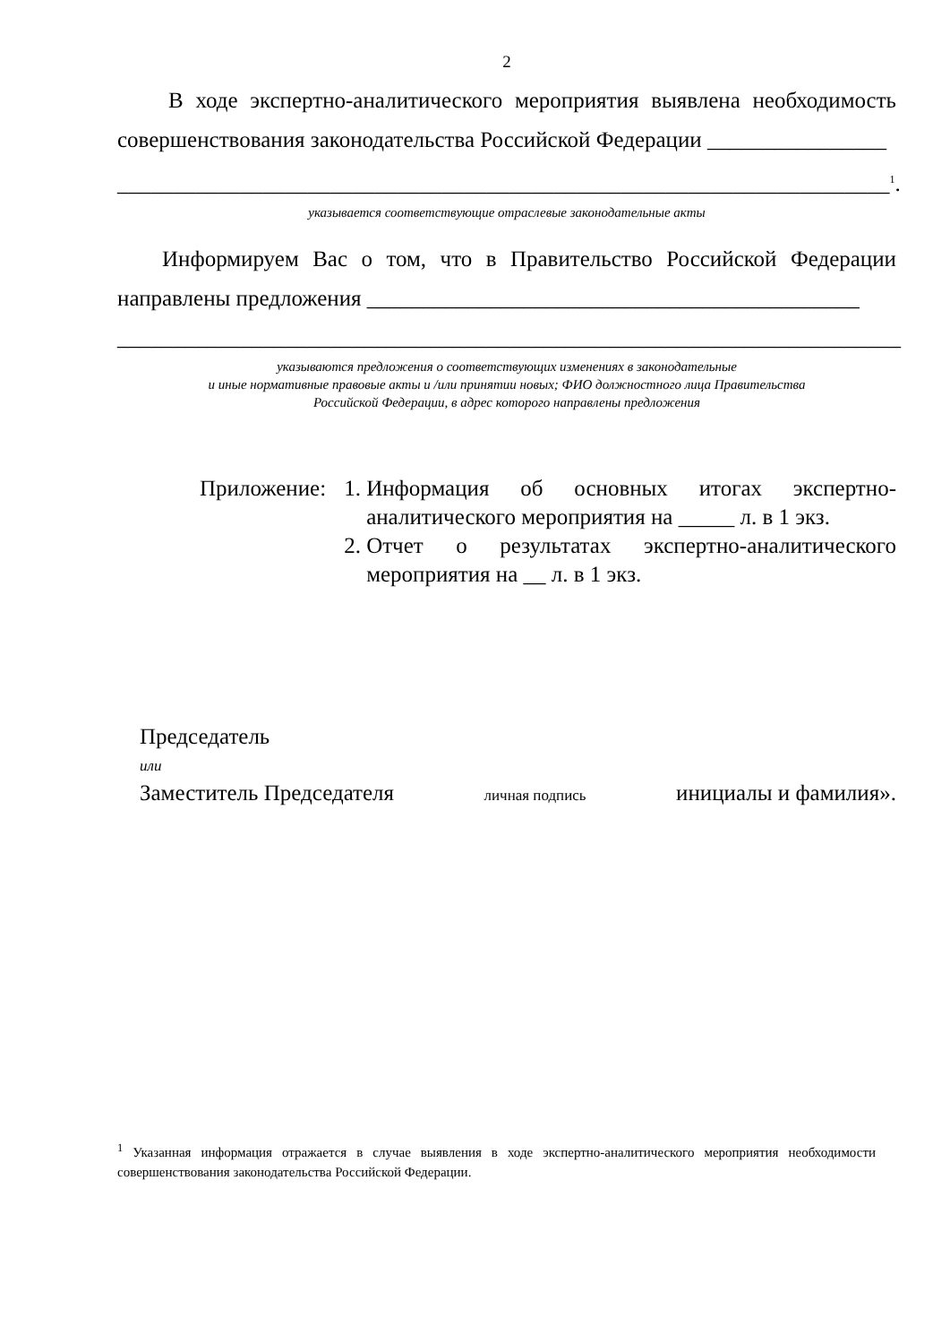2
В ходе экспертно-аналитического мероприятия выявлена необходимость совершенствования законодательства Российской Федерации ________________
_____________________________________________________________________<sup>1</sup>.
указывается соответствующие отраслевые законодательные акты
Информируем Вас о том, что в Правительство Российской Федерации направлены предложения ____________________________________________
______________________________________________________________________
указываются предложения о соответствующих изменениях в законодательные
и иные нормативные правовые акты и /или принятии новых; ФИО должностного лица Правительства
Российской Федерации, в адрес которого направлены предложения
Приложение: 1. Информация об основных итогах экспертно-аналитического мероприятия на _____ л. в 1 экз.
2. Отчет о результатах экспертно-аналитического мероприятия на __ л. в 1 экз.
Председатель
или
Заместитель Председателя личная подпись инициалы и фамилия».
<sup>1</sup> Указанная информация отражается в случае выявления в ходе экспертно-аналитического мероприятия необходимости совершенствования законодательства Российской Федерации.